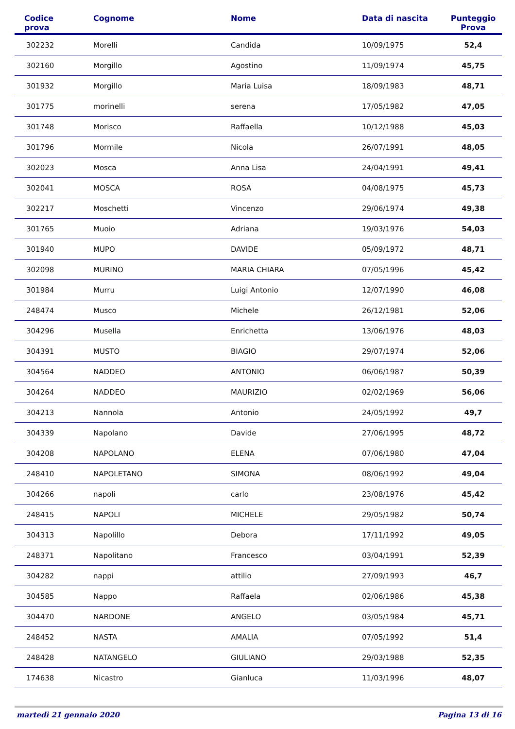| Codice prova | Cognome | Nome | Data di nascita | Punteggio Prova |
| --- | --- | --- | --- | --- |
| 302232 | Morelli | Candida | 10/09/1975 | 52,4 |
| 302160 | Morgillo | Agostino | 11/09/1974 | 45,75 |
| 301932 | Morgillo | Maria Luisa | 18/09/1983 | 48,71 |
| 301775 | morinelli | serena | 17/05/1982 | 47,05 |
| 301748 | Morisco | Raffaella | 10/12/1988 | 45,03 |
| 301796 | Mormile | Nicola | 26/07/1991 | 48,05 |
| 302023 | Mosca | Anna Lisa | 24/04/1991 | 49,41 |
| 302041 | MOSCA | ROSA | 04/08/1975 | 45,73 |
| 302217 | Moschetti | Vincenzo | 29/06/1974 | 49,38 |
| 301765 | Muoio | Adriana | 19/03/1976 | 54,03 |
| 301940 | MUPO | DAVIDE | 05/09/1972 | 48,71 |
| 302098 | MURINO | MARIA CHIARA | 07/05/1996 | 45,42 |
| 301984 | Murru | Luigi Antonio | 12/07/1990 | 46,08 |
| 248474 | Musco | Michele | 26/12/1981 | 52,06 |
| 304296 | Musella | Enrichetta | 13/06/1976 | 48,03 |
| 304391 | MUSTO | BIAGIO | 29/07/1974 | 52,06 |
| 304564 | NADDEO | ANTONIO | 06/06/1987 | 50,39 |
| 304264 | NADDEO | MAURIZIO | 02/02/1969 | 56,06 |
| 304213 | Nannola | Antonio | 24/05/1992 | 49,7 |
| 304339 | Napolano | Davide | 27/06/1995 | 48,72 |
| 304208 | NAPOLANO | ELENA | 07/06/1980 | 47,04 |
| 248410 | NAPOLETANO | SIMONA | 08/06/1992 | 49,04 |
| 304266 | napoli | carlo | 23/08/1976 | 45,42 |
| 248415 | NAPOLI | MICHELE | 29/05/1982 | 50,74 |
| 304313 | Napolillo | Debora | 17/11/1992 | 49,05 |
| 248371 | Napolitano | Francesco | 03/04/1991 | 52,39 |
| 304282 | nappi | attilio | 27/09/1993 | 46,7 |
| 304585 | Nappo | Raffaela | 02/06/1986 | 45,38 |
| 304470 | NARDONE | ANGELO | 03/05/1984 | 45,71 |
| 248452 | NASTA | AMALIA | 07/05/1992 | 51,4 |
| 248428 | NATANGELO | GIULIANO | 29/03/1988 | 52,35 |
| 174638 | Nicastro | Gianluca | 11/03/1996 | 48,07 |
martedì 21 gennaio 2020 Pagina 13 di 16